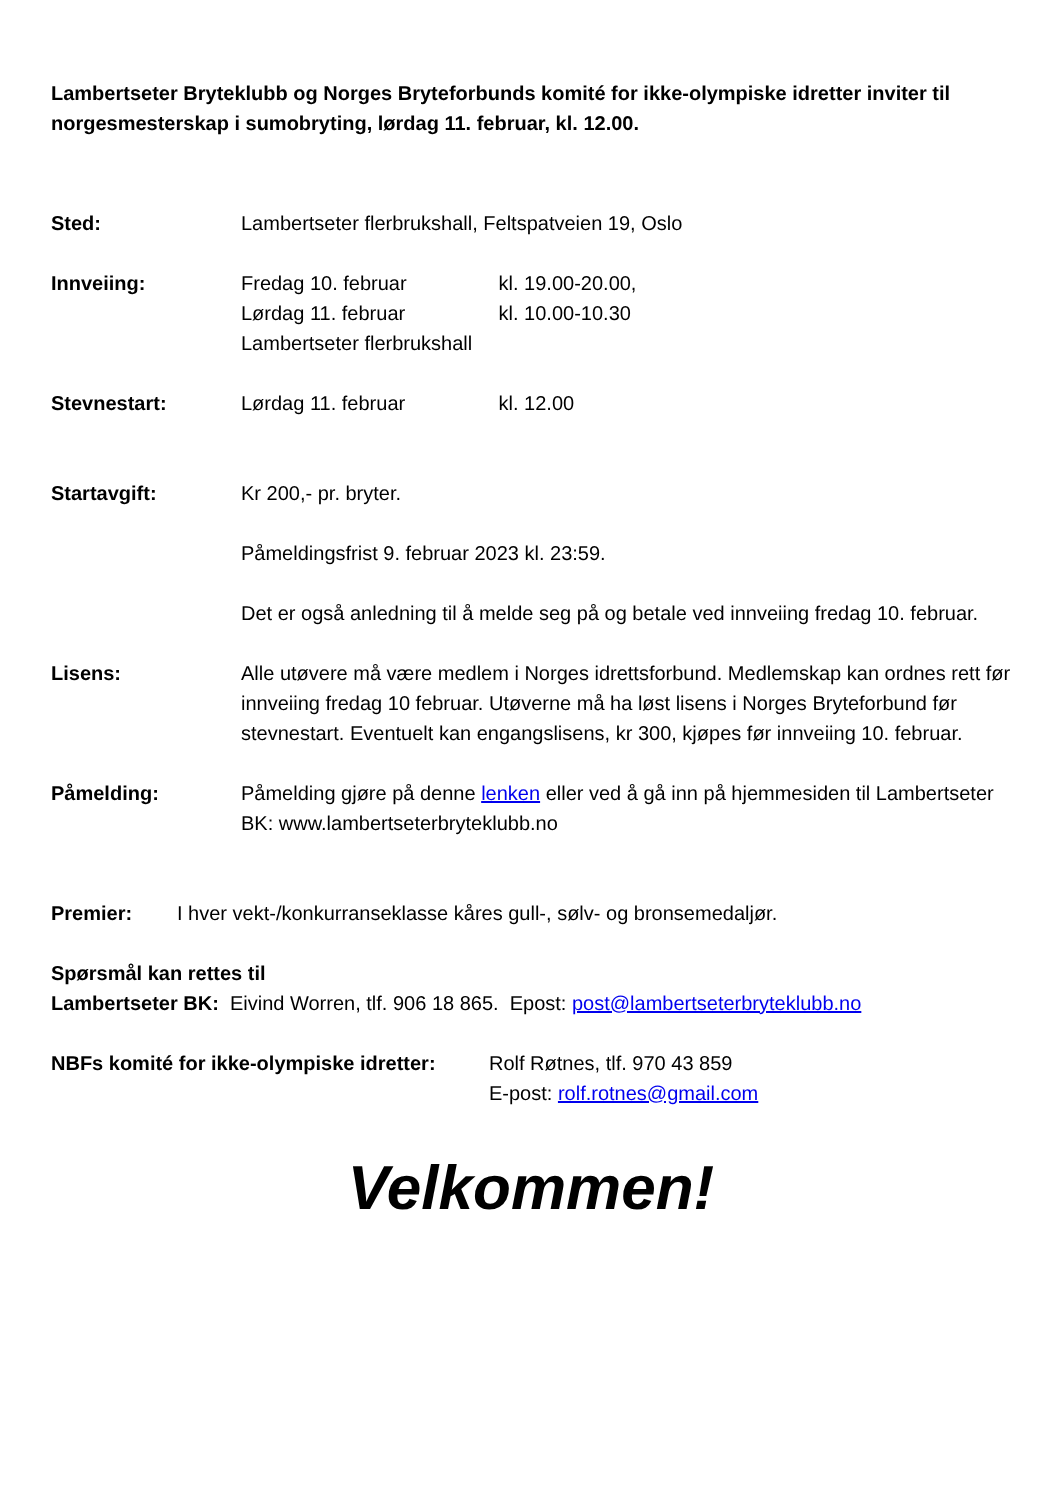Lambertseter Bryteklubb og Norges Bryteforbunds komité for ikke-olympiske idretter inviter til norgesmesterskap i sumobryting, lørdag 11. februar, kl. 12.00.
Sted: Lambertseter flerbrukshall, Feltspatveien 19, Oslo
Innveiing: Fredag 10. februar kl. 19.00-20.00,
Lørdag 11. februar kl. 10.00-10.30
Lambertseter flerbrukshall
Stevnestart: Lørdag 11. februar kl. 12.00
Startavgift: Kr 200,- pr. bryter.
Påmeldingsfrist 9. februar 2023 kl. 23:59.
Det er også anledning til å melde seg på og betale ved innveiing fredag 10. februar.
Lisens: Alle utøvere må være medlem i Norges idrettsforbund. Medlemskap kan ordnes rett før innveiing fredag 10 februar. Utøverne må ha løst lisens i Norges Bryteforbund før stevnestart. Eventuelt kan engangslisens, kr 300, kjøpes før innveiing 10. februar.
Påmelding: Påmelding gjøre på denne lenken eller ved å gå inn på hjemmesiden til Lambertseter BK: www.lambertseterbryteklubb.no
Premier: I hver vekt-/konkurranseklasse kåres gull-, sølv- og bronsemedaljør.
Spørsmål kan rettes til
Lambertseter BK: Eivind Worren, tlf. 906 18 865. Epost: post@lambertseterbryteklubb.no
NBFs komité for ikke-olympiske idretter:
Rolf Røtnes, tlf. 970 43 859
E-post: rolf.rotnes@gmail.com
Velkommen!